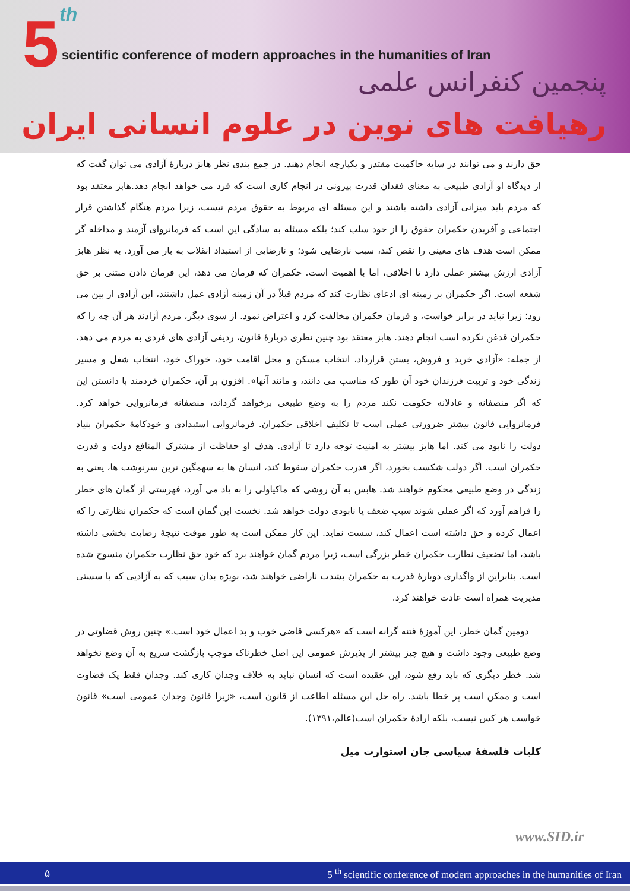5 th
scientific conference of modern approaches in the humanities of Iran
پنجمین کنفرانس علمی
رهیافت های نوین در علوم انسانی ایران
حق دارند و می توانند در سایه حاکمیت مقتدر و یکپارچه انجام دهند. در جمع بندی نظر هابز دربارۀ آزادی می توان گفت که از دیدگاه او آزادی طبیعی به معنای فقدان قدرت بیرونی در انجام کاری است که فرد می خواهد انجام دهد.هابز معتقد بود که مردم باید میزانی آزادی داشته باشند و این مسئله ای مربوط به حقوق مردم نیست، زیرا مردم هنگام گذاشتن قرار اجتماعی و آفریدن حکمران حقوق را از خود سلب کند؛ بلکه مسئله به سادگی این است که فرمانروای آزمند و مداخله گر ممکن است هدف های معینی را نقص کند، سبب نارضایی شود؛ و نارضایی از استبداد انقلاب به بار می آورد. به نظر هابز آزادی ارزش بیشتر عملی دارد تا اخلاقی، اما با اهمیت است. حکمران که فرمان می دهد، این فرمان دادن مبتنی بر حق شفعه است. اگر حکمران بر زمینه ای ادعای نظارت کند که مردم قبلاً در آن زمینه آزادی عمل داشتند، این آزادی از بین می رود؛ زیرا نباید در برابر خواست، و فرمان حکمران مخالفت کرد و اعتراض نمود. از سوی دیگر، مردم آزادند هر آن چه را که حکمران قدغن نکرده است انجام دهند. هابز معتقد بود چنین نظری دربارۀ قانون، ردیفی آزادی های فردی به مردم می دهد، از جمله: «آزادی خرید و فروش، بستن قرارداد، انتخاب مسکن و محل اقامت خود، خوراک خود، انتخاب شغل و مسیر زندگی خود و تربیت فرزندان خود آن طور که مناسب می دانند، و مانند آنها». افزون بر آن، حکمران خردمند با دانستن این که اگر منصفانه و عادلانه حکومت نکند مردم را به وضع طبیعی برخواهد گرداند، منصفانه فرمانروایی خواهد کرد. فرمانروایی قانون بیشتر ضرورتی عملی است تا تکلیف اخلاقی حکمران. فرمانروایی استبدادی و خودکامۀ حکمران بنیاد دولت را نابود می کند. اما هابز بیشتر به امنیت توجه دارد تا آزادی. هدف او حفاظت از مشترک المنافع دولت و قدرت حکمران است. اگر دولت شکست بخورد، اگر قدرت حکمران سقوط کند، انسان ها به سهمگین ترین سرنوشت ها، یعنی به زندگی در وضع طبیعی محکوم خواهند شد. هابس به آن روشی که ماکیاولی را به یاد می آورد، فهرستی از گمان های خطر را فراهم آورد که اگر عملی شوند سبب ضعف یا نابودی دولت خواهد شد. نخست این گمان است که حکمران نظارتی را که اعمال کرده و حق داشته است اعمال کند، سست نماید. این کار ممکن است به طور موقت نتیجۀ رضایت بخشی داشته باشد، اما تضعیف نظارت حکمران خطر بزرگی است، زیرا مردم گمان خواهند برد که خود حق نظارت حکمران منسوخ شده است. بنابراین از واگذاری دوبارۀ قدرت به حکمران بشدت ناراضی خواهند شد، بویژه بدان سبب که به آزادیی که با سستی مدیریت همراه است عادت خواهند کرد.
دومین گمان خطر، این آموزۀ فتنه گرانه است که «هرکسی قاضی خوب و بد اعمال خود است.» چنین روش قضاوتی در وضع طبیعی وجود داشت و هیچ چیز بیشتر از پذیرش عمومی این اصل خطرناک موجب بازگشت سریع به آن وضع نخواهد شد. خطر دیگری که باید رفع شود، این عقیده است که انسان نباید به خلاف وجدان کاری کند. وجدان فقط یک قضاوت است و ممکن است پر خطا باشد. راه حل این مسئله اطاعت از قانون است، «زیرا قانون وجدان عمومی است» قانون خواست هر کس نیست، بلکه ارادۀ حکمران است(عالم،۱۳۹۱).
کلیات فلسفۀ سیاسی جان استوارت میل
www.SID.ir
۵ 5 <sup>th</sup> scientific conference of modern approaches in the humanities of Iran